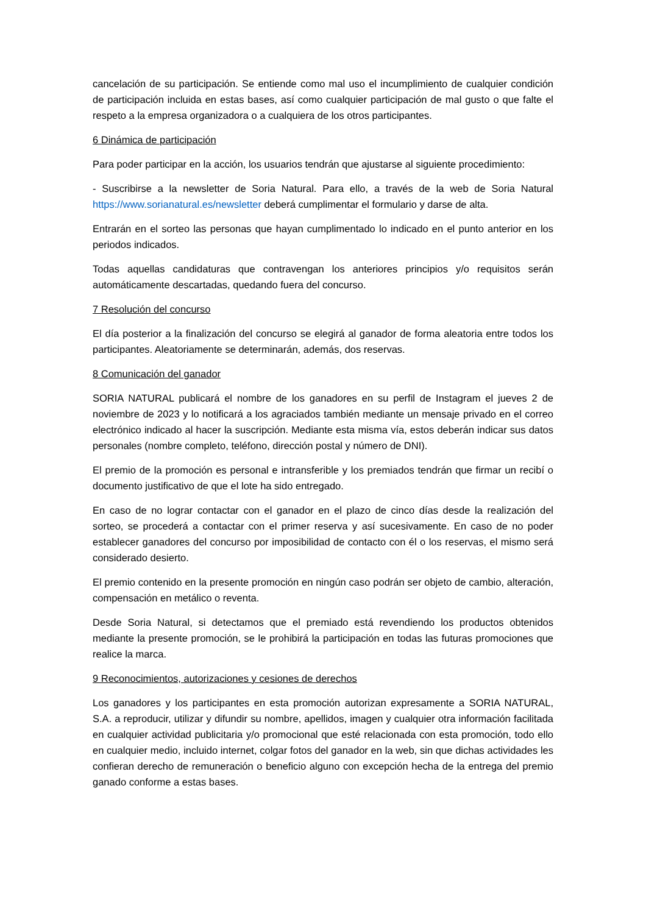cancelación de su participación. Se entiende como mal uso el incumplimiento de cualquier condición de participación incluida en estas bases, así como cualquier participación de mal gusto o que falte el respeto a la empresa organizadora o a cualquiera de los otros participantes.
6 Dinámica de participación
Para poder participar en la acción, los usuarios tendrán que ajustarse al siguiente procedimiento:
- Suscribirse a la newsletter de Soria Natural. Para ello, a través de la web de Soria Natural https://www.sorianatural.es/newsletter deberá cumplimentar el formulario y darse de alta.
Entrarán en el sorteo las personas que hayan cumplimentado lo indicado en el punto anterior en los periodos indicados.
Todas aquellas candidaturas que contravengan los anteriores principios y/o requisitos serán automáticamente descartadas, quedando fuera del concurso.
7 Resolución del concurso
El día posterior a la finalización del concurso se elegirá al ganador de forma aleatoria entre todos los participantes. Aleatoriamente se determinarán, además, dos reservas.
8 Comunicación del ganador
SORIA NATURAL publicará el nombre de los ganadores en su perfil de Instagram el jueves 2 de noviembre de 2023 y lo notificará a los agraciados también mediante un mensaje privado en el correo electrónico indicado al hacer la suscripción. Mediante esta misma vía, estos deberán indicar sus datos personales (nombre completo, teléfono, dirección postal y número de DNI).
El premio de la promoción es personal e intransferible y los premiados tendrán que firmar un recibí o documento justificativo de que el lote ha sido entregado.
En caso de no lograr contactar con el ganador en el plazo de cinco días desde la realización del sorteo, se procederá a contactar con el primer reserva y así sucesivamente. En caso de no poder establecer ganadores del concurso por imposibilidad de contacto con él o los reservas, el mismo será considerado desierto.
El premio contenido en la presente promoción en ningún caso podrán ser objeto de cambio, alteración, compensación en metálico o reventa.
Desde Soria Natural, si detectamos que el premiado está revendiendo los productos obtenidos mediante la presente promoción, se le prohibirá la participación en todas las futuras promociones que realice la marca.
9 Reconocimientos, autorizaciones y cesiones de derechos
Los ganadores y los participantes en esta promoción autorizan expresamente a SORIA NATURAL, S.A. a reproducir, utilizar y difundir su nombre, apellidos, imagen y cualquier otra información facilitada en cualquier actividad publicitaria y/o promocional que esté relacionada con esta promoción, todo ello en cualquier medio, incluido internet, colgar fotos del ganador en la web, sin que dichas actividades les confieran derecho de remuneración o beneficio alguno con excepción hecha de la entrega del premio ganado conforme a estas bases.